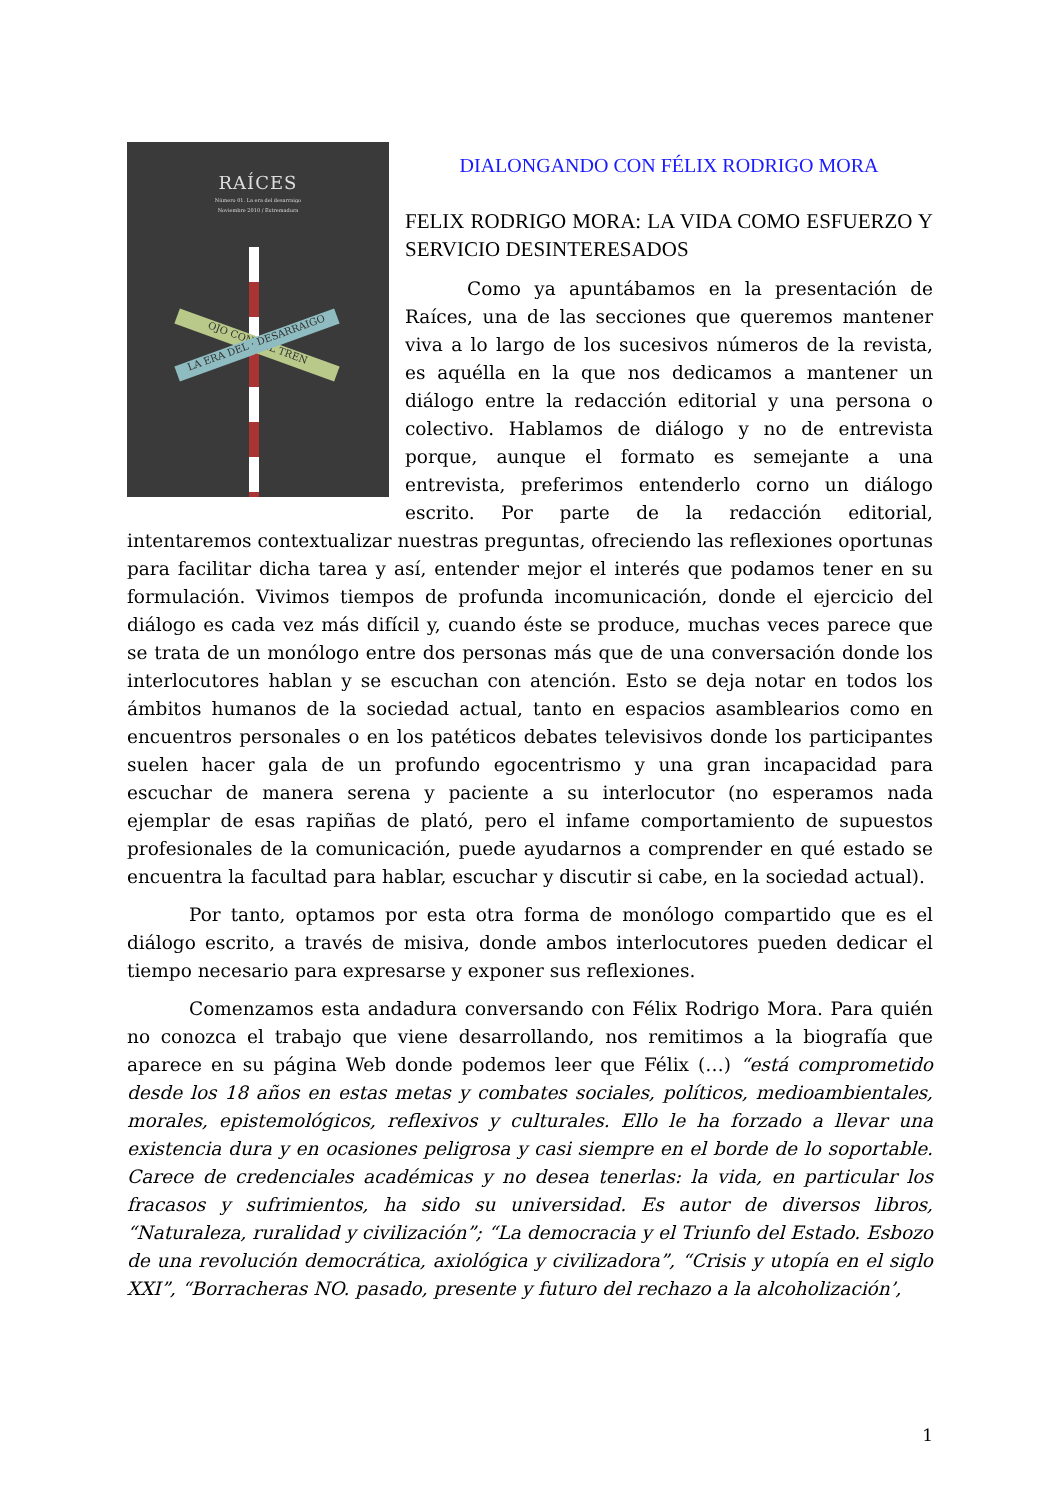RAÍCES
Número 01. La era del desarraigo
Noviembre 2010 / Extremadura
OJO CON · EL TREN LA ERA DEL · DESARRAIGO
DIALONGANDO CON FÉLIX RODRIGO MORA
FELIX RODRIGO MORA: LA VIDA COMO ESFUERZO Y SERVICIO DESINTERESADOS
Como ya apuntábamos en la presentación de Raíces, una de las secciones que queremos mantener viva a lo largo de los sucesivos números de la revista, es aquélla en la que nos dedicamos a mantener un diálogo entre la redacción editorial y una persona o colectivo. Hablamos de diálogo y no de entrevista porque, aunque el formato es semejante a una entrevista, preferimos entenderlo corno un diálogo escrito. Por parte de la redacción editorial, intentaremos contextualizar nuestras preguntas, ofreciendo las reflexiones oportunas para facilitar dicha tarea y así, entender mejor el interés que podamos tener en su formulación. Vivimos tiempos de profunda incomunicación, donde el ejercicio del diálogo es cada vez más difícil y, cuando éste se produce, muchas veces parece que se trata de un monólogo entre dos personas más que de una conversación donde los interlocutores hablan y se escuchan con atención. Esto se deja notar en todos los ámbitos humanos de la sociedad actual, tanto en espacios asamblearios como en encuentros personales o en los patéticos debates televisivos donde los participantes suelen hacer gala de un profundo egocentrismo y una gran incapacidad para escuchar de manera serena y paciente a su interlocutor (no esperamos nada ejemplar de esas rapiñas de plató, pero el infame comportamiento de supuestos profesionales de la comunicación, puede ayudarnos a comprender en qué estado se encuentra la facultad para hablar, escuchar y discutir si cabe, en la sociedad actual).
Por tanto, optamos por esta otra forma de monólogo compartido que es el diálogo escrito, a través de misiva, donde ambos interlocutores pueden dedicar el tiempo necesario para expresarse y exponer sus reflexiones.
Comenzamos esta andadura conversando con Félix Rodrigo Mora. Para quién no conozca el trabajo que viene desarrollando, nos remitimos a la biografía que aparece en su página Web donde podemos leer que Félix (…) “está comprometido desde los 18 años en estas metas y combates sociales, políticos, medioambientales, morales, epistemológicos, reflexivos y culturales. Ello le ha forzado a llevar una existencia dura y en ocasiones peligrosa y casi siempre en el borde de lo soportable. Carece de credenciales académicas y no desea tenerlas: la vida, en particular los fracasos y sufrimientos, ha sido su universidad. Es autor de diversos libros, “Naturaleza, ruralidad y civilización”; “La democracia y el Triunfo del Estado. Esbozo de una revolución democrática, axiológica y civilizadora”, “Crisis y utopía en el siglo XXI”, “Borracheras NO. pasado, presente y futuro del rechazo a la alcoholización’,
1